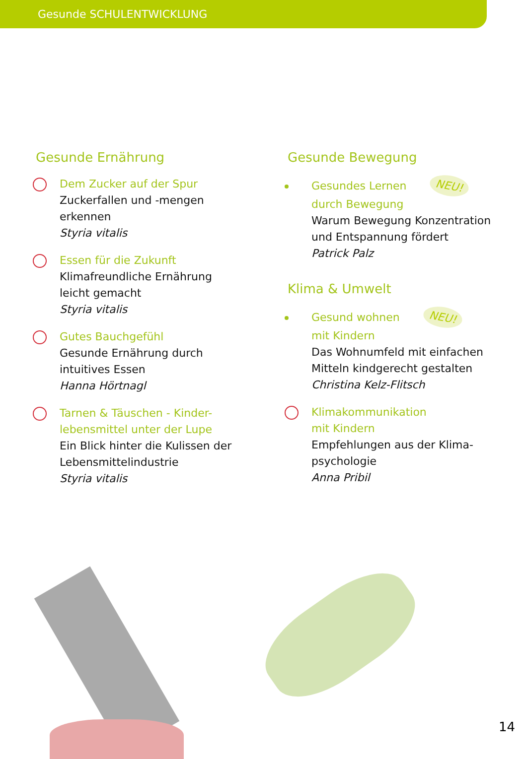Gesunde SCHULENTWICKLUNG
Gesunde Ernährung
Dem Zucker auf der Spur
Zuckerfallen und -mengen
erkennen
Styria vitalis
Essen für die Zukunft
Klimafreundliche Ernährung
leicht gemacht
Styria vitalis
Gutes Bauchgefühl
Gesunde Ernährung durch
intuitives Essen
Hanna Hörtnagl
Tarnen & Täuschen - Kinder-
lebensmittel unter der Lupe
Ein Blick hinter die Kulissen der
Lebensmittelindustrie
Styria vitalis
Gesunde Bewegung
Gesundes Lernen NEU!
durch Bewegung
Warum Bewegung Konzentration
und Entspannung fördert
Patrick Palz
Klima & Umwelt
Gesund wohnen NEU!
mit Kindern
Das Wohnumfeld mit einfachen
Mitteln kindgerecht gestalten
Christina Kelz-Flitsch
Klimakommunikation
mit Kindern
Empfehlungen aus der Klima-
psychologie
Anna Pribil
14